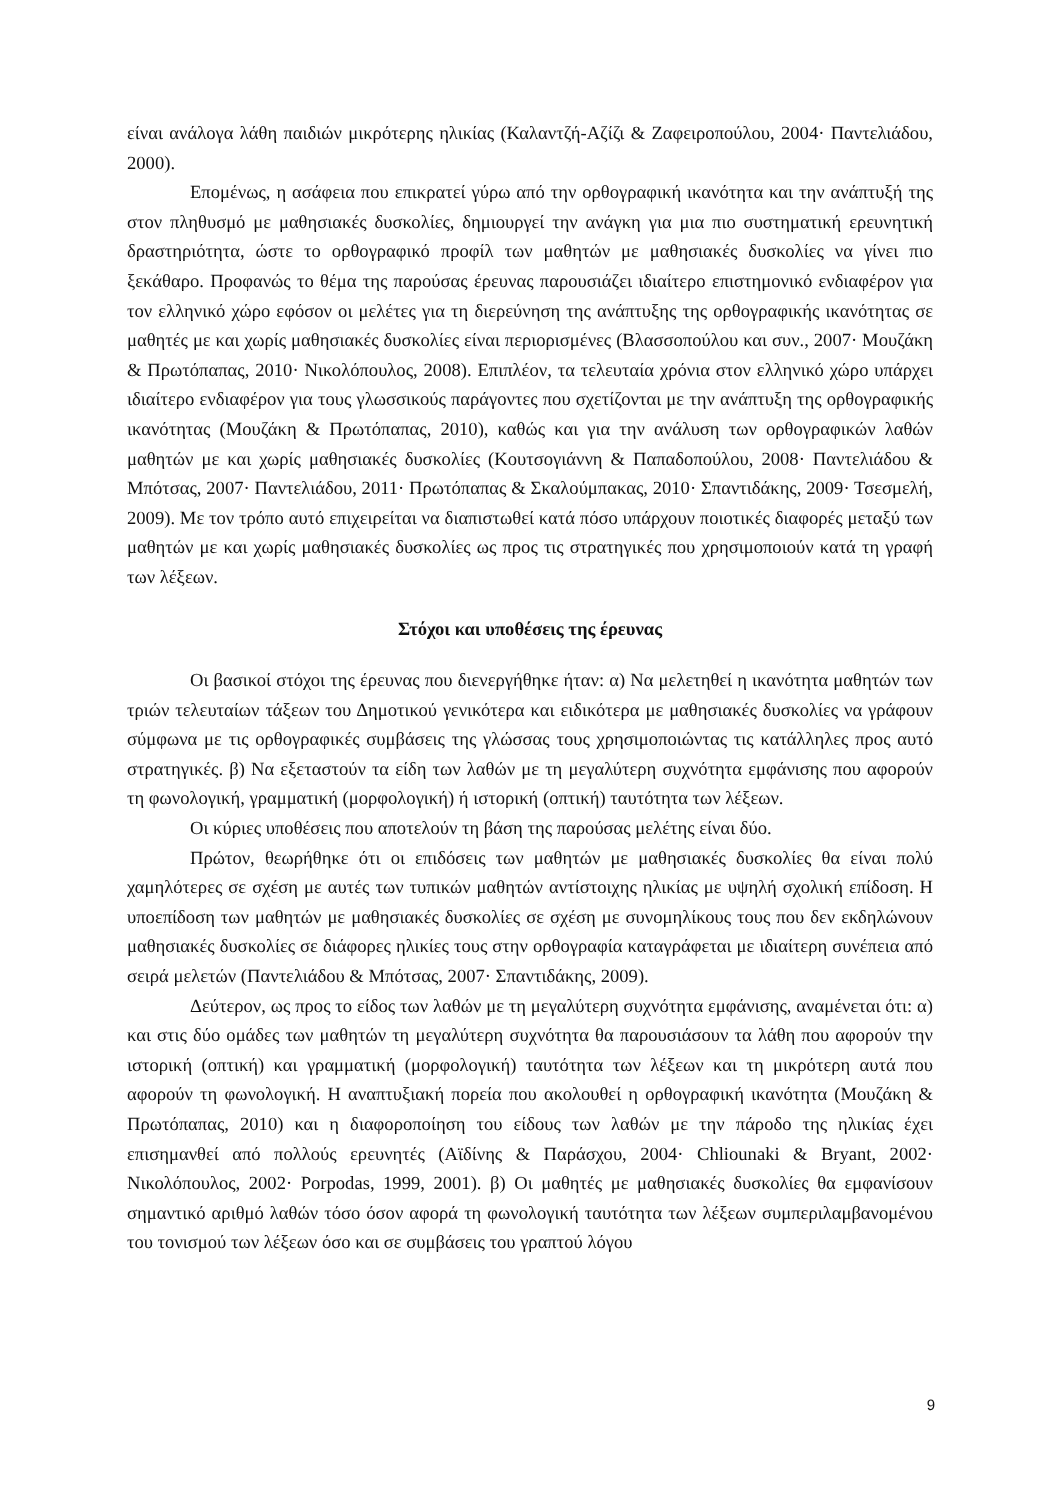είναι ανάλογα λάθη παιδιών μικρότερης ηλικίας (Καλαντζή-Αζίζι & Ζαφειροπούλου, 2004· Παντελιάδου, 2000).
Επομένως, η ασάφεια που επικρατεί γύρω από την ορθογραφική ικανότητα και την ανάπτυξή της στον πληθυσμό με μαθησιακές δυσκολίες, δημιουργεί την ανάγκη για μια πιο συστηματική ερευνητική δραστηριότητα, ώστε το ορθογραφικό προφίλ των μαθητών με μαθησιακές δυσκολίες να γίνει πιο ξεκάθαρο. Προφανώς το θέμα της παρούσας έρευνας παρουσιάζει ιδιαίτερο επιστημονικό ενδιαφέρον για τον ελληνικό χώρο εφόσον οι μελέτες για τη διερεύνηση της ανάπτυξης της ορθογραφικής ικανότητας σε μαθητές με και χωρίς μαθησιακές δυσκολίες είναι περιορισμένες (Βλασσοπούλου και συν., 2007· Μουζάκη & Πρωτόπαπας, 2010· Νικολόπουλος, 2008). Επιπλέον, τα τελευταία χρόνια στον ελληνικό χώρο υπάρχει ιδιαίτερο ενδιαφέρον για τους γλωσσικούς παράγοντες που σχετίζονται με την ανάπτυξη της ορθογραφικής ικανότητας (Μουζάκη & Πρωτόπαπας, 2010), καθώς και για την ανάλυση των ορθογραφικών λαθών μαθητών με και χωρίς μαθησιακές δυσκολίες (Κουτσογιάννη & Παπαδοπούλου, 2008· Παντελιάδου & Μπότσας, 2007· Παντελιάδου, 2011· Πρωτόπαπας & Σκαλούμπακας, 2010· Σπαντιδάκης, 2009· Τσεσμελή, 2009). Με τον τρόπο αυτό επιχειρείται να διαπιστωθεί κατά πόσο υπάρχουν ποιοτικές διαφορές μεταξύ των μαθητών με και χωρίς μαθησιακές δυσκολίες ως προς τις στρατηγικές που χρησιμοποιούν κατά τη γραφή των λέξεων.
Στόχοι και υποθέσεις της έρευνας
Οι βασικοί στόχοι της έρευνας που διενεργήθηκε ήταν: α) Να μελετηθεί η ικανότητα μαθητών των τριών τελευταίων τάξεων του Δημοτικού γενικότερα και ειδικότερα με μαθησιακές δυσκολίες να γράφουν σύμφωνα με τις ορθογραφικές συμβάσεις της γλώσσας τους χρησιμοποιώντας τις κατάλληλες προς αυτό στρατηγικές. β) Να εξεταστούν τα είδη των λαθών με τη μεγαλύτερη συχνότητα εμφάνισης που αφορούν τη φωνολογική, γραμματική (μορφολογική) ή ιστορική (οπτική) ταυτότητα των λέξεων.
Οι κύριες υποθέσεις που αποτελούν τη βάση της παρούσας μελέτης είναι δύο.
Πρώτον, θεωρήθηκε ότι οι επιδόσεις των μαθητών με μαθησιακές δυσκολίες θα είναι πολύ χαμηλότερες σε σχέση με αυτές των τυπικών μαθητών αντίστοιχης ηλικίας με υψηλή σχολική επίδοση. Η υποεπίδοση των μαθητών με μαθησιακές δυσκολίες σε σχέση με συνομηλίκους τους που δεν εκδηλώνουν μαθησιακές δυσκολίες σε διάφορες ηλικίες τους στην ορθογραφία καταγράφεται με ιδιαίτερη συνέπεια από σειρά μελετών (Παντελιάδου & Μπότσας, 2007· Σπαντιδάκης, 2009).
Δεύτερον, ως προς το είδος των λαθών με τη μεγαλύτερη συχνότητα εμφάνισης, αναμένεται ότι: α) και στις δύο ομάδες των μαθητών τη μεγαλύτερη συχνότητα θα παρουσιάσουν τα λάθη που αφορούν την ιστορική (οπτική) και γραμματική (μορφολογική) ταυτότητα των λέξεων και τη μικρότερη αυτά που αφορούν τη φωνολογική. Η αναπτυξιακή πορεία που ακολουθεί η ορθογραφική ικανότητα (Μουζάκη & Πρωτόπαπας, 2010) και η διαφοροποίηση του είδους των λαθών με την πάροδο της ηλικίας έχει επισημανθεί από πολλούς ερευνητές (Αϊδίνης & Παράσχου, 2004· Chliounaki & Bryant, 2002· Νικολόπουλος, 2002· Porpodas, 1999, 2001). β) Οι μαθητές με μαθησιακές δυσκολίες θα εμφανίσουν σημαντικό αριθμό λαθών τόσο όσον αφορά τη φωνολογική ταυτότητα των λέξεων συμπεριλαμβανομένου του τονισμού των λέξεων όσο και σε συμβάσεις του γραπτού λόγου
9